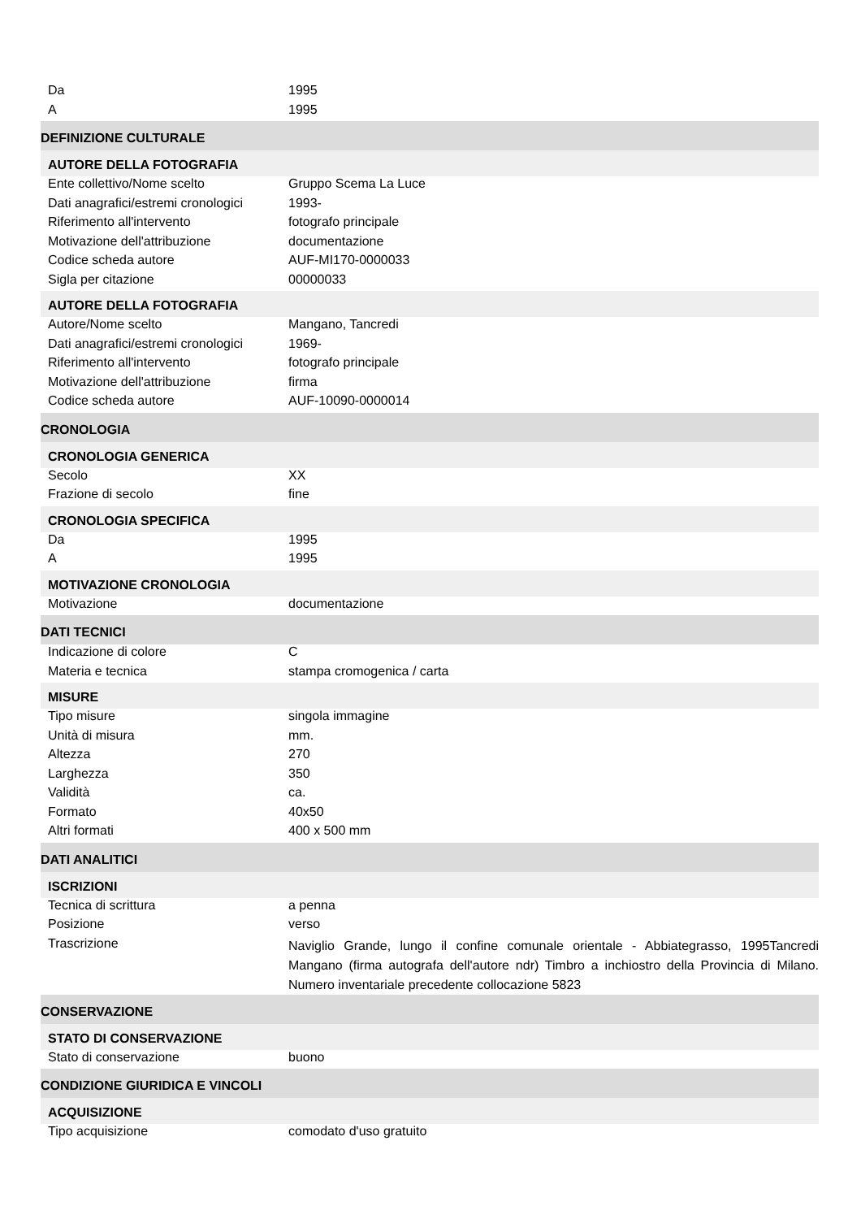| Da | 1995 |
| A | 1995 |
| DEFINIZIONE CULTURALE | |
| AUTORE DELLA FOTOGRAFIA | |
| Ente collettivo/Nome scelto | Gruppo Scema La Luce |
| Dati anagrafici/estremi cronologici | 1993- |
| Riferimento all'intervento | fotografo principale |
| Motivazione dell'attribuzione | documentazione |
| Codice scheda autore | AUF-MI170-0000033 |
| Sigla per citazione | 00000033 |
| AUTORE DELLA FOTOGRAFIA | |
| Autore/Nome scelto | Mangano, Tancredi |
| Dati anagrafici/estremi cronologici | 1969- |
| Riferimento all'intervento | fotografo principale |
| Motivazione dell'attribuzione | firma |
| Codice scheda autore | AUF-10090-0000014 |
| CRONOLOGIA | |
| CRONOLOGIA GENERICA | |
| Secolo | XX |
| Frazione di secolo | fine |
| CRONOLOGIA SPECIFICA | |
| Da | 1995 |
| A | 1995 |
| MOTIVAZIONE CRONOLOGIA | |
| Motivazione | documentazione |
| DATI TECNICI | |
| Indicazione di colore | C |
| Materia e tecnica | stampa cromogenica / carta |
| MISURE | |
| Tipo misure | singola immagine |
| Unità di misura | mm. |
| Altezza | 270 |
| Larghezza | 350 |
| Validità | ca. |
| Formato | 40x50 |
| Altri formati | 400 x 500 mm |
| DATI ANALITICI | |
| ISCRIZIONI | |
| Tecnica di scrittura | a penna |
| Posizione | verso |
| Trascrizione | Naviglio Grande, lungo il confine comunale orientale - Abbiategrasso, 1995Tancredi Mangano (firma autografa dell'autore ndr) Timbro a inchiostro della Provincia di Milano. Numero inventariale precedente collocazione 5823 |
| CONSERVAZIONE | |
| STATO DI CONSERVAZIONE | |
| Stato di conservazione | buono |
| CONDIZIONE GIURIDICA E VINCOLI | |
| ACQUISIZIONE | |
| Tipo acquisizione | comodato d'uso gratuito |